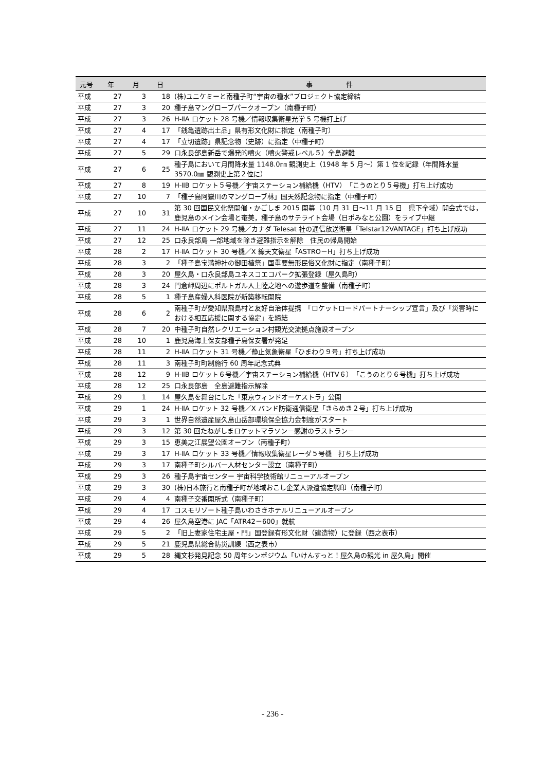| 元号 | 年 | 月 | 日 | 事 件 |
| --- | --- | --- | --- | --- |
| 平成 | 27 | 3 | 18 | (株)ユニケミーと南種子町“宇宙の種水”プロジェクト協定締結 |
| 平成 | 27 | 3 | 20 | 種子島マングローブパークオープン（南種子町） |
| 平成 | 27 | 3 | 26 | H-ⅡA ロケット 28 号機／情報収集衛星光学 5 号機打上げ |
| 平成 | 27 | 4 | 17 | 「銭亀遺跡出土品」県有形文化財に指定（南種子町） |
| 平成 | 27 | 4 | 17 | 「立切遺跡」県記念物（史跡）に指定（中種子町） |
| 平成 | 27 | 5 | 29 | 口永良部島新岳で爆発的噴火（噴火警戒レベル５）全島避難 |
| 平成 | 27 | 6 | 25 | 種子島において月間降水量 1148.0㎜ 観測史上（1948 年 5 月～）第 1 位を記録（年間降水量 3570.0㎜ 観測史上第２位に） |
| 平成 | 27 | 8 | 19 | H-ⅡB ロケット５号機／宇宙ステーション補給機（HTV）「こうのとり５号機」打ち上げ成功 |
| 平成 | 27 | 10 | 7 | 「種子島阿嶽川のマングローブ林」国天然記念物に指定（中種子町） |
| 平成 | 27 | 10 | 31 | 第 30 回国民文化祭開催・かごしま 2015 開幕（10 月 31 日～11 月 15 日 県下全域）開会式では，鹿児島のメイン会場と奄美，種子島のサテライト会場（日ポみなと公園）をライブ中継 |
| 平成 | 27 | 11 | 24 | H-ⅡA ロケット 29 号機／カナダ Telesat 社の通信放送衛星「Telstar12VANTAGE」打ち上げ成功 |
| 平成 | 27 | 12 | 25 | 口永良部島 一部地域を除き避難指示を解除 住民の帰島開始 |
| 平成 | 28 | 2 | 17 | H-ⅡA ロケット 30 号機／X 線天文衛星「ASTRO－H」打ち上げ成功 |
| 平成 | 28 | 3 | 2 | 「種子島宝満神社の御田植祭」国重要無形民俗文化財に指定（南種子町） |
| 平成 | 28 | 3 | 20 | 屋久島・口永良部島ユネスコエコパーク拡張登録（屋久島町） |
| 平成 | 28 | 3 | 24 | 門倉岬周辺にポルトガル人上陸之地への遊歩道を整備（南種子町） |
| 平成 | 28 | 5 | 1 | 種子島産婦人科医院が新築移転開院 |
| 平成 | 28 | 6 | 2 | 南種子町が愛知県飛島村と友好自治体提携 「ロケットロードパートナーシップ宣言」及び「災害時における相互応援に関する協定」を締結 |
| 平成 | 28 | 7 | 20 | 中種子町自然レクリエーション村観光交流拠点施設オープン |
| 平成 | 28 | 10 | 1 | 鹿児島海上保安部種子島保安署が発足 |
| 平成 | 28 | 11 | 2 | H-ⅡA ロケット 31 号機／静止気象衛星「ひまわり９号」打ち上げ成功 |
| 平成 | 28 | 11 | 3 | 南種子町町制施行 60 周年記念式典 |
| 平成 | 28 | 12 | 9 | H-ⅡB ロケット６号機／宇宙ステーション補給機（HTV６）「こうのとり６号機」打ち上げ成功 |
| 平成 | 28 | 12 | 25 | 口永良部島 全島避難指示解除 |
| 平成 | 29 | 1 | 14 | 屋久島を舞台にした「東京ウィンドオーケストラ」公開 |
| 平成 | 29 | 1 | 24 | H-ⅡA ロケット 32 号機／X バンド防衛通信衛星「きらめき２号」打ち上げ成功 |
| 平成 | 29 | 3 | 1 | 世界自然遺産屋久島山岳部環境保全協力金制度がスタート |
| 平成 | 29 | 3 | 12 | 第 30 回たねがしまロケットマラソン－感謝のラストラン－ |
| 平成 | 29 | 3 | 15 | 恵美之江展望公園オープン（南種子町） |
| 平成 | 29 | 3 | 17 | H-ⅡA ロケット 33 号機／情報収集衛星レーダ５号機 打ち上げ成功 |
| 平成 | 29 | 3 | 17 | 南種子町シルバー人材センター設立（南種子町） |
| 平成 | 29 | 3 | 26 | 種子島宇宙センター 宇宙科学技術館リニューアルオープン |
| 平成 | 29 | 3 | 30 | (株)日本旅行と南種子町が地域おこし企業人派遣協定調印（南種子町） |
| 平成 | 29 | 4 | 4 | 南種子交番開所式（南種子町） |
| 平成 | 29 | 4 | 17 | コスモリゾート種子島いわさきホテルリニューアルオープン |
| 平成 | 29 | 4 | 26 | 屋久島空港に JAC「ATR42－600」就航 |
| 平成 | 29 | 5 | 2 | 「旧上妻家住宅主屋・門」国登録有形文化財（建造物）に登録（西之表市） |
| 平成 | 29 | 5 | 21 | 鹿児島県総合防災訓練（西之表市） |
| 平成 | 29 | 5 | 28 | 縄文杉発見記念 50 周年シンポジウム「いけんすっと！屋久島の観光 in 屋久島」開催 |
- 236 -